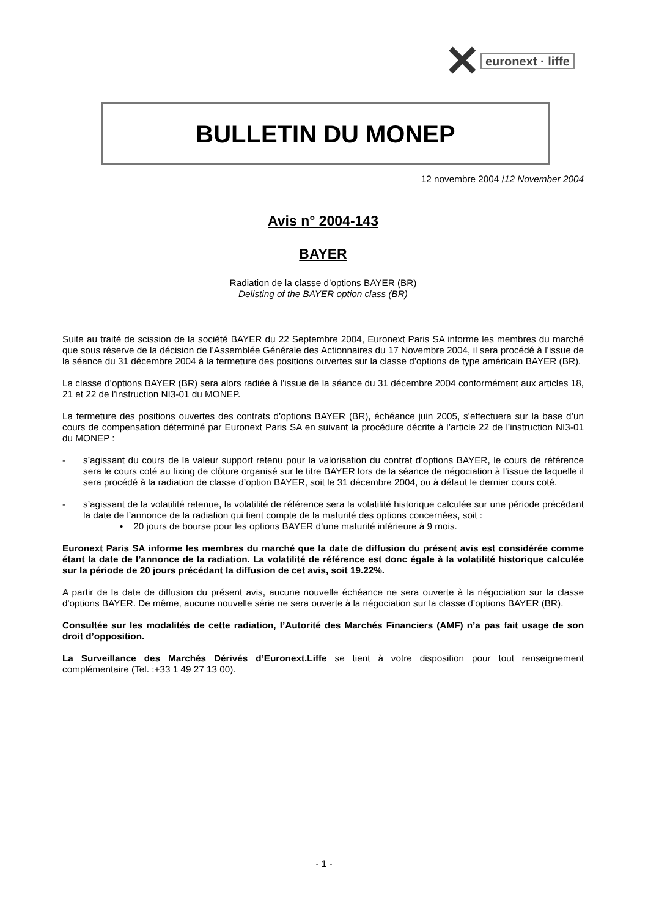✕ euronext · liffe
BULLETIN DU MONEP
12 novembre 2004 /12 November 2004
Avis n° 2004-143
BAYER
Radiation de la classe d’options BAYER (BR)
Delisting of the BAYER option class (BR)
Suite au traité de scission de la société BAYER du 22 Septembre 2004, Euronext Paris SA informe les membres du marché que sous réserve de la décision de l’Assemblée Générale des Actionnaires du 17 Novembre 2004, il sera procédé à l’issue de la séance du 31 décembre 2004 à la fermeture des positions ouvertes sur la classe d’options de type américain BAYER (BR).
La classe d’options BAYER (BR) sera alors radiée à l’issue de la séance du 31 décembre 2004 conformément aux articles 18, 21 et 22 de l’instruction NI3-01 du MONEP.
La fermeture des positions ouvertes des contrats d’options BAYER (BR), échéance juin 2005, s’effectuera sur la base d’un cours de compensation déterminé par Euronext Paris SA en suivant la procédure décrite à l’article 22 de l’instruction NI3-01 du MONEP :
- s’agissant du cours de la valeur support retenu pour la valorisation du contrat d’options BAYER, le cours de référence sera le cours coté au fixing de clôture organisé sur le titre BAYER lors de la séance de négociation à l’issue de laquelle il sera procédé à la radiation de classe d’option BAYER, soit le 31 décembre 2004, ou à défaut le dernier cours coté.
- s’agissant de la volatilité retenue, la volatilité de référence sera la volatilité historique calculée sur une période précédant la date de l’annonce de la radiation qui tient compte de la maturité des options concernées, soit :
• 20 jours de bourse pour les options BAYER d’une maturité inférieure à 9 mois.
Euronext Paris SA informe les membres du marché que la date de diffusion du présent avis est considérée comme étant la date de l’annonce de la radiation. La volatilité de référence est donc égale à la volatilité historique calculée sur la période de 20 jours précédant la diffusion de cet avis, soit 19.22%.
A partir de la date de diffusion du présent avis, aucune nouvelle échéance ne sera ouverte à la négociation sur la classe d'options BAYER. De même, aucune nouvelle série ne sera ouverte à la négociation sur la classe d’options BAYER (BR).
Consultée sur les modalités de cette radiation, l’Autorité des Marchés Financiers (AMF) n’a pas fait usage de son droit d’opposition.
La Surveillance des Marchés Dérivés d’Euronext.Liffe se tient à votre disposition pour tout renseignement complémentaire (Tel. :+33 1 49 27 13 00).
- 1 -